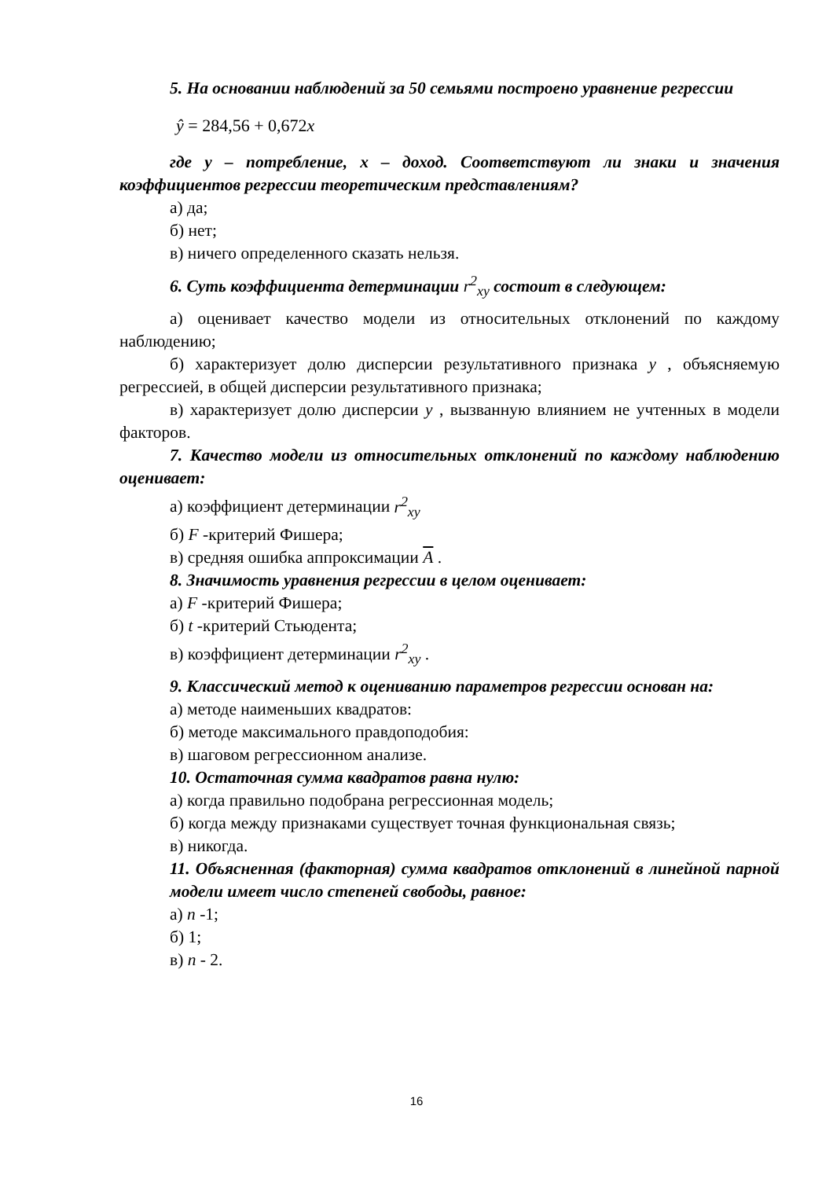5. На основании наблюдений за 50 семьями построено уравнение регрессии
ŷ = 284,56 + 0,672x
где y – потребление, x – доход. Соответствуют ли знаки и значения коэффициентов регрессии теоретическим представлениям?
а) да;
б) нет;
в) ничего определенного сказать нельзя.
6. Суть коэффициента детерминации r<sup>2</sup><sub>xy</sub> состоит в следующем:
а) оценивает качество модели из относительных отклонений по каждому наблюдению;
б) характеризует долю дисперсии результативного признака y , объясняемую регрессией, в общей дисперсии результативного признака;
в) характеризует долю дисперсии y , вызванную влиянием не учтенных в модели факторов.
7. Качество модели из относительных отклонений по каждому наблюдению оценивает:
а) коэффициент детерминации r<sup>2</sup><sub>xy</sub>
б) F -критерий Фишера;
в) средняя ошибка аппроксимации A .
8. Значимость уравнения регрессии в целом оценивает:
а) F -критерий Фишера;
б) t -критерий Стьюдента;
в) коэффициент детерминации r<sup>2</sup><sub>xy</sub> .
9. Классический метод к оцениванию параметров регрессии основан на:
а) методе наименьших квадратов:
б) методе максимального правдоподобия:
в) шаговом регрессионном анализе.
10. Остаточная сумма квадратов равна нулю:
а) когда правильно подобрана регрессионная модель;
б) когда между признаками существует точная функциональная связь;
в) никогда.
11. Объясненная (факторная) сумма квадратов отклонений в линейной парной модели имеет число степеней свободы, равное:
а) n -1;
б) 1;
в) n - 2.
16